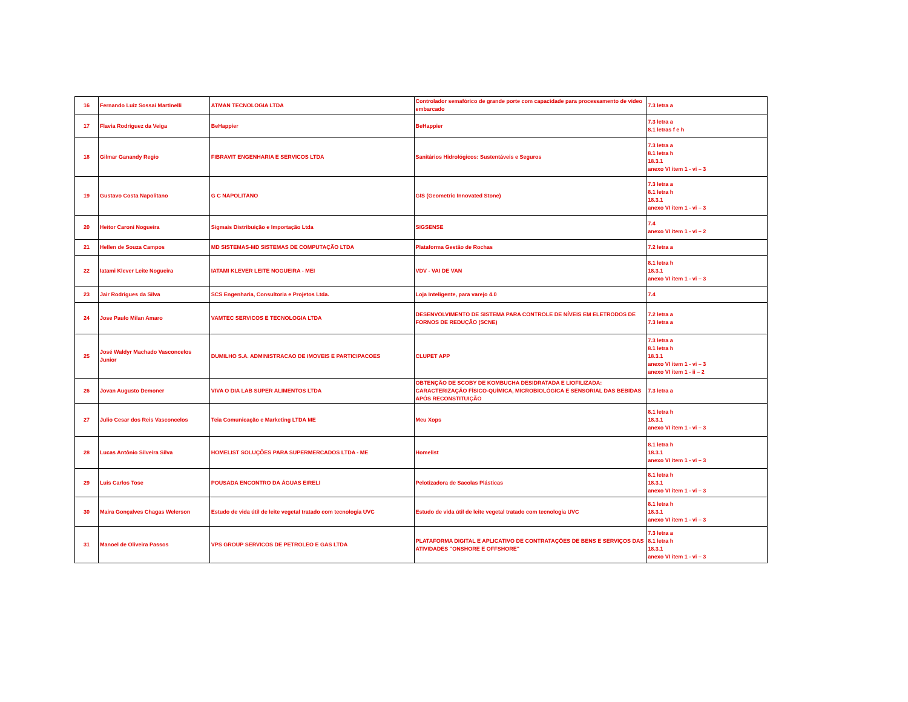| 16 | Fernando Luiz Sossai Martinelli | ATMAN TECNOLOGIA LTDA | Controlador semafórico de grande porte com capacidade para processamento de vídeo embarcado | 7.3 letra a |
| 17 | Flavia Rodriguez da Veiga | BeHappier | BeHappier | 7.3 letra a 8.1 letras f e h |
| 18 | Gilmar Ganandy Regio | FIBRAVIT ENGENHARIA E SERVICOS LTDA | Sanitários Hidrológicos: Sustentáveis e Seguros | 7.3 letra a 8.1 letra h 18.3.1 anexo VI item 1 - vi – 3 |
| 19 | Gustavo Costa Napolitano | G C NAPOLITANO | GIS (Geometric Innovated Stone) | 7.3 letra a 8.1 letra h 18.3.1 anexo VI item 1 - vi – 3 |
| 20 | Heitor Caroni Nogueira | Sigmais Distribuição e Importação Ltda | SIGSENSE | 7.4 anexo VI item 1 - vi – 2 |
| 21 | Hellen de Souza Campos | MD SISTEMAS-MD SISTEMAS DE COMPUTAÇÃO LTDA | Plataforma Gestão de Rochas | 7.2 letra a |
| 22 | Iatami Klever Leite Nogueira | IATAMI KLEVER LEITE NOGUEIRA - MEI | VDV - VAI DE VAN | 8.1 letra h 18.3.1 anexo VI item 1 - vi – 3 |
| 23 | Jair Rodrigues da Silva | SCS Engenharia, Consultoria e Projetos Ltda. | Loja Inteligente, para varejo 4.0 | 7.4 |
| 24 | Jose Paulo Milan Amaro | VAMTEC SERVICOS E TECNOLOGIA LTDA | DESENVOLVIMENTO DE SISTEMA PARA CONTROLE DE NÍVEIS EM ELETRODOS DE FORNOS DE REDUÇÃO (SCNE) | 7.2 letra a 7.3 letra a |
| 25 | José Waldyr Machado Vasconcelos Junior | DUMILHO S.A. ADMINISTRACAO DE IMOVEIS E PARTICIPACOES | CLUPET APP | 7.3 letra a 8.1 letra h 18.3.1 anexo VI item 1 - vi – 3 anexo VI item 1 - ii – 2 |
| 26 | Jovan Augusto Demoner | VIVA O DIA LAB SUPER ALIMENTOS LTDA | OBTENÇÃO DE SCOBY DE KOMBUCHA DESIDRATADA E LIOFILIZADA: CARACTERIZAÇÃO FÍSICO-QUÍMICA, MICROBIOLÓGICA E SENSORIAL DAS BEBIDAS APÓS RECONSTITUIÇÃO | 7.3 letra a |
| 27 | Julio Cesar dos Reis Vasconcelos | Teia Comunicação e Marketing LTDA ME | Meu Xops | 8.1 letra h 18.3.1 anexo VI item 1 - vi – 3 |
| 28 | Lucas Antônio Silveira Silva | HOMELIST SOLUÇÕES PARA SUPERMERCADOS LTDA - ME | Homelist | 8.1 letra h 18.3.1 anexo VI item 1 - vi – 3 |
| 29 | Luis Carlos Tose | POUSADA ENCONTRO DA ÁGUAS EIRELI | Pelotizadora de Sacolas Plásticas | 8.1 letra h 18.3.1 anexo VI item 1 - vi – 3 |
| 30 | Maira Gonçalves Chagas Welerson | Estudo de vida útil de leite vegetal tratado com tecnologia UVC | Estudo de vida útil de leite vegetal tratado com tecnologia UVC | 8.1 letra h 18.3.1 anexo VI item 1 - vi – 3 |
| 31 | Manoel de Oliveira Passos | VPS GROUP SERVICOS DE PETROLEO E GAS LTDA | PLATAFORMA DIGITAL E APLICATIVO DE CONTRATAÇÕES DE BENS E SERVIÇOS DAS ATIVIDADES ''ONSHORE E OFFSHORE'' | 7.3 letra a 8.1 letra h 18.3.1 anexo VI item 1 - vi – 3 |